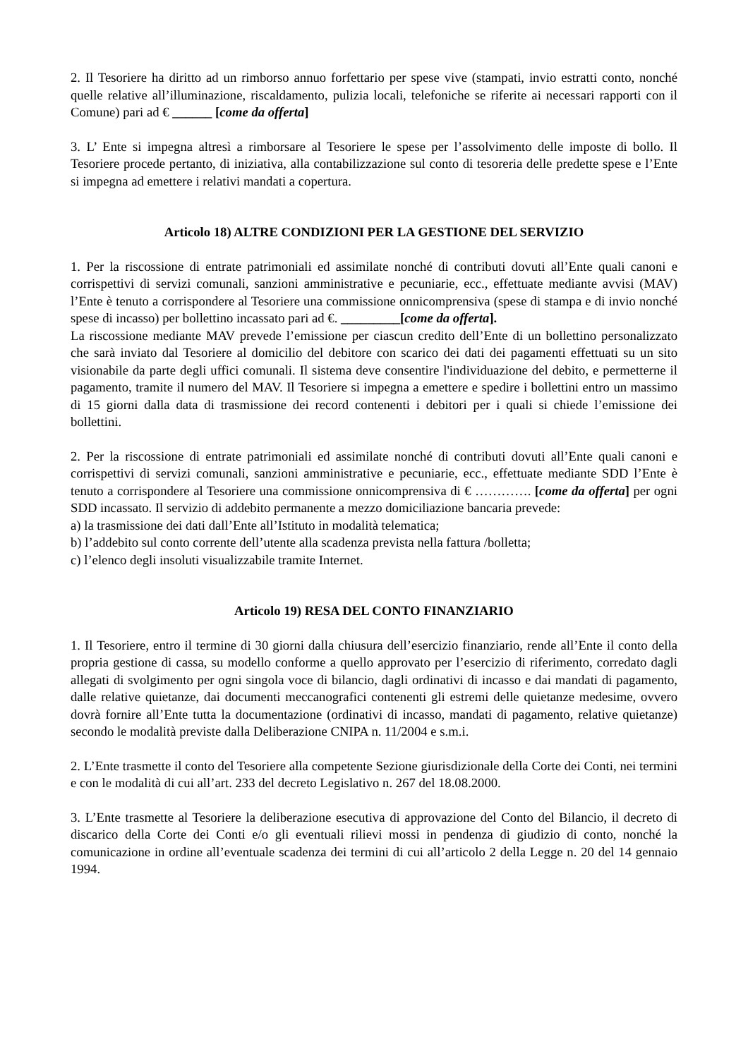2. Il Tesoriere ha diritto ad un rimborso annuo forfettario per spese vive (stampati, invio estratti conto, nonché quelle relative all’illuminazione, riscaldamento, pulizia locali, telefoniche se riferite ai necessari rapporti con il Comune) pari ad € ______ [come da offerta]
3. L’ Ente si impegna altresì a rimborsare al Tesoriere le spese per l’assolvimento delle imposte di bollo. Il Tesoriere procede pertanto, di iniziativa, alla contabilizzazione sul conto di tesoreria delle predette spese e l’Ente si impegna ad emettere i relativi mandati a copertura.
Articolo 18) ALTRE CONDIZIONI PER LA GESTIONE DEL SERVIZIO
1. Per la riscossione di entrate patrimoniali ed assimilate nonché di contributi dovuti all’Ente quali canoni e corrispettivi di servizi comunali, sanzioni amministrative e pecuniarie, ecc., effettuate mediante avvisi (MAV) l’Ente è tenuto a corrispondere al Tesoriere una commissione onnicomprensiva (spese di stampa e di invio nonché spese di incasso) per bollettino incassato pari ad €. _________[come da offerta].
La riscossione mediante MAV prevede l’emissione per ciascun credito dell’Ente di un bollettino personalizzato che sarà inviato dal Tesoriere al domicilio del debitore con scarico dei dati dei pagamenti effettuati su un sito visionabile da parte degli uffici comunali. Il sistema deve consentire l'individuazione del debito, e permetterne il pagamento, tramite il numero del MAV. Il Tesoriere si impegna a emettere e spedire i bollettini entro un massimo di 15 giorni dalla data di trasmissione dei record contenenti i debitori per i quali si chiede l’emissione dei bollettini.
2. Per la riscossione di entrate patrimoniali ed assimilate nonché di contributi dovuti all’Ente quali canoni e corrispettivi di servizi comunali, sanzioni amministrative e pecuniarie, ecc., effettuate mediante SDD l’Ente è tenuto a corrispondere al Tesoriere una commissione onnicomprensiva di € …………. [come da offerta] per ogni SDD incassato. Il servizio di addebito permanente a mezzo domiciliazione bancaria prevede:
a) la trasmissione dei dati dall’Ente all’Istituto in modalità telematica;
b) l’addebito sul conto corrente dell’utente alla scadenza prevista nella fattura /bolletta;
c) l’elenco degli insoluti visualizzabile tramite Internet.
Articolo 19) RESA DEL CONTO FINANZIARIO
1. Il Tesoriere, entro il termine di 30 giorni dalla chiusura dell’esercizio finanziario, rende all’Ente il conto della propria gestione di cassa, su modello conforme a quello approvato per l’esercizio di riferimento, corredato dagli allegati di svolgimento per ogni singola voce di bilancio, dagli ordinativi di incasso e dai mandati di pagamento, dalle relative quietanze, dai documenti meccanografici contenenti gli estremi delle quietanze medesime, ovvero dovrà fornire all’Ente tutta la documentazione (ordinativi di incasso, mandati di pagamento, relative quietanze) secondo le modalità previste dalla Deliberazione CNIPA n. 11/2004 e s.m.i.
2. L’Ente trasmette il conto del Tesoriere alla competente Sezione giurisdizionale della Corte dei Conti, nei termini e con le modalità di cui all’art. 233 del decreto Legislativo n. 267 del 18.08.2000.
3. L’Ente trasmette al Tesoriere la deliberazione esecutiva di approvazione del Conto del Bilancio, il decreto di discarico della Corte dei Conti e/o gli eventuali rilievi mossi in pendenza di giudizio di conto, nonché la comunicazione in ordine all’eventuale scadenza dei termini di cui all’articolo 2 della Legge n. 20 del 14 gennaio 1994.